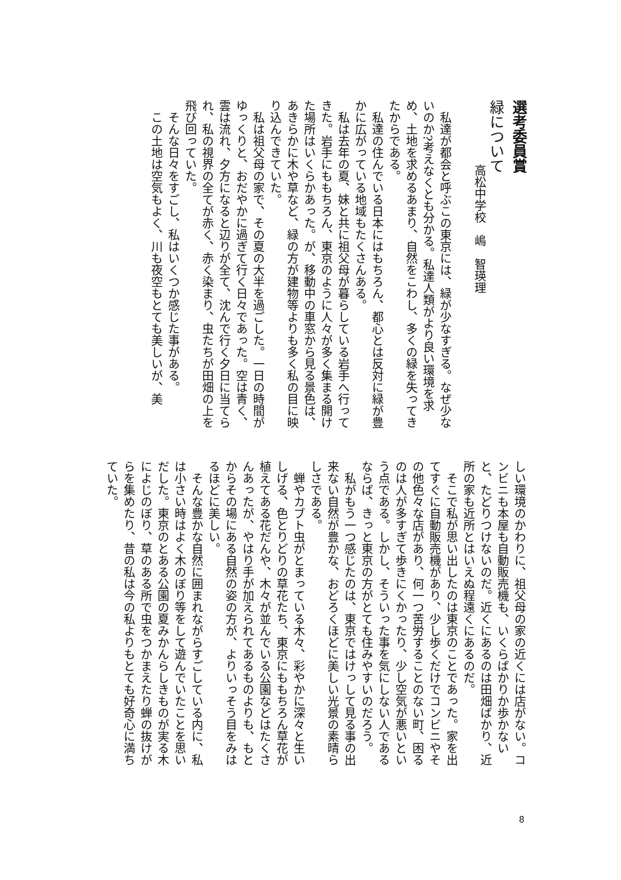選考委員賞
緑について
高松中学校　嶋　智瑛理
　私達が都会と呼ぶこの東京には、緑が少なすぎる。なぜ少ないのか?考えなくとも分かる。私達人類がより良い環境を求め、土地を求めるあまり、自然をこわし、多くの緑を失ってきたからである。
　私達の住んでいる日本にはもちろん、都心とは反対に緑が豊かに広がっている地域もたくさんある。
　私は去年の夏、妹と共に祖父母が暮らしている岩手へ行ってきた。岩手にももちろん、東京のように人々が多く集まる開けた場所はいくらかあった。が、移動中の車窓から見る景色は、あきらかに木や草など、緑の方が建物等よりも多く私の目に映り込んできていた。
　私は祖父母の家で、その夏の大半を過ごした。一日の時間がゆっくりと、おだやかに過ぎて行く日々であった。空は青く、雲は流れ、夕方になると辺りが全て、沈んで行く夕日に当てられ、私の視界の全てが赤く、赤く染まり、虫たちが田畑の上を飛び回っていた。
　そんな日々をすごし、私はいくつか感じた事がある。
　この土地は空気もよく、川も夜空もとても美しいが、美
しい環境のかわりに、祖父母の家の近くには店がない。コンビニも本屋も自動販売機も、いくらばかりか歩かないと、たどりつけないのだ。近くにあるのは田畑ばかり、近所の家も近所とはいえぬ程遠くにあるのだ。
　そこで私が思い出したのは東京のことであった。家を出てすぐに自動販売機があり、少し歩くだけでコンビニやその他色々な店があり、何一つ苦労することのない町、困るのは人が多すぎて歩きにくかったり、少し空気が悪いという点である。しかし、そういった事を気にしない人であるならば、きっと東京の方がとても住みやすいのだろう。
　私がもう一つ感じたのは、東京ではけっして見る事の出来ない自然が豊かな、おどろくほどに美しい光景の素晴らしさである。
　蝉やカブト虫がとまっている木々、彩やかに深々と生いしげる、色とりどりの草花たち、東京にももちろん草花が植えてある花だんや、木々が並んでいる公園などはたくさんあったが、やはり手が加えられてあるものよりも、もとからその場にある自然の姿の方が、よりいっそう目をみはるほどに美しい。
　そんな豊かな自然に囲まれながらすごしている内に、私は小さい時はよく木のぼり等をして遊んでいたことを思いだした。東京のとある公園の夏みかんらしきものが実る木によじのぼり、草のある所で虫をつかまえたり蝉の抜けがらを集めたり、昔の私は今の私よりもとても好奇心に満ちていた。
8